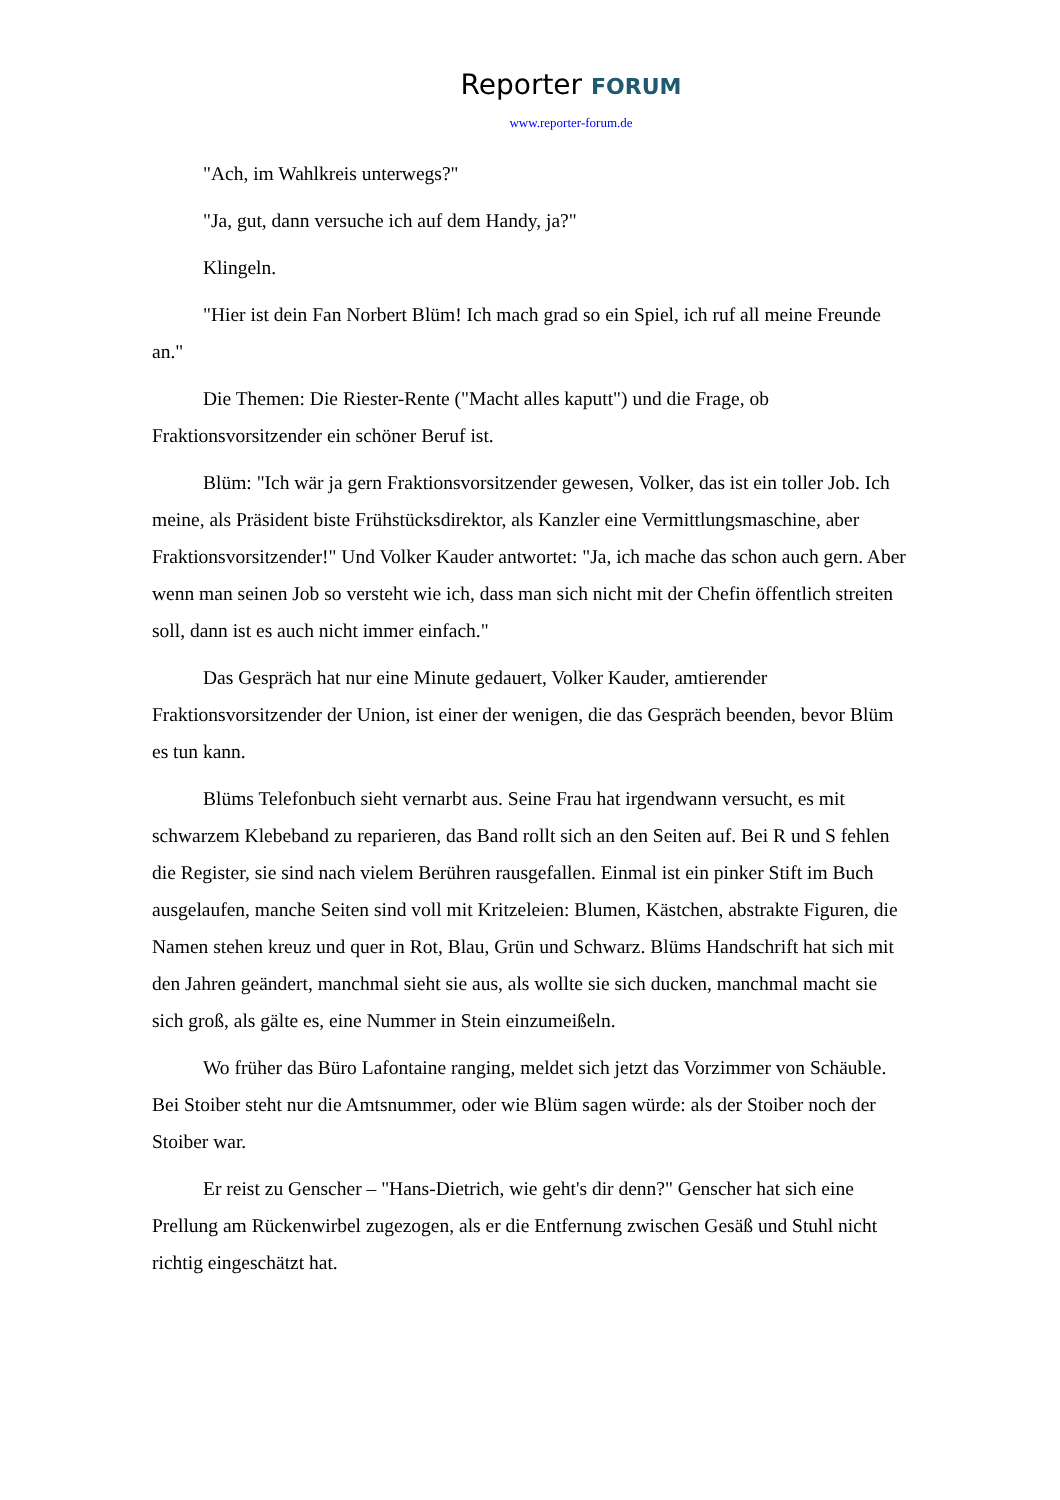Reporter FORUM
www.reporter-forum.de
"Ach, im Wahlkreis unterwegs?"
"Ja, gut, dann versuche ich auf dem Handy, ja?"
Klingeln.
"Hier ist dein Fan Norbert Blüm! Ich mach grad so ein Spiel, ich ruf all meine Freunde an."
Die Themen: Die Riester-Rente ("Macht alles kaputt") und die Frage, ob Fraktionsvorsitzender ein schöner Beruf ist.
Blüm: "Ich wär ja gern Fraktionsvorsitzender gewesen, Volker, das ist ein toller Job. Ich meine, als Präsident biste Frühstücksdirektor, als Kanzler eine Vermittlungsmaschine, aber Fraktionsvorsitzender!" Und Volker Kauder antwortet: "Ja, ich mache das schon auch gern. Aber wenn man seinen Job so versteht wie ich, dass man sich nicht mit der Chefin öffentlich streiten soll, dann ist es auch nicht immer einfach."
Das Gespräch hat nur eine Minute gedauert, Volker Kauder, amtierender Fraktionsvorsitzender der Union, ist einer der wenigen, die das Gespräch beenden, bevor Blüm es tun kann.
Blüms Telefonbuch sieht vernarbt aus. Seine Frau hat irgendwann versucht, es mit schwarzem Klebeband zu reparieren, das Band rollt sich an den Seiten auf. Bei R und S fehlen die Register, sie sind nach vielem Berühren rausgefallen. Einmal ist ein pinker Stift im Buch ausgelaufen, manche Seiten sind voll mit Kritzeleien: Blumen, Kästchen, abstrakte Figuren, die Namen stehen kreuz und quer in Rot, Blau, Grün und Schwarz. Blüms Handschrift hat sich mit den Jahren geändert, manchmal sieht sie aus, als wollte sie sich ducken, manchmal macht sie sich groß, als gälte es, eine Nummer in Stein einzumeißeln.
Wo früher das Büro Lafontaine ranging, meldet sich jetzt das Vorzimmer von Schäuble. Bei Stoiber steht nur die Amtsnummer, oder wie Blüm sagen würde: als der Stoiber noch der Stoiber war.
Er reist zu Genscher – "Hans-Dietrich, wie geht's dir denn?" Genscher hat sich eine Prellung am Rückenwirbel zugezogen, als er die Entfernung zwischen Gesäß und Stuhl nicht richtig eingeschätzt hat.